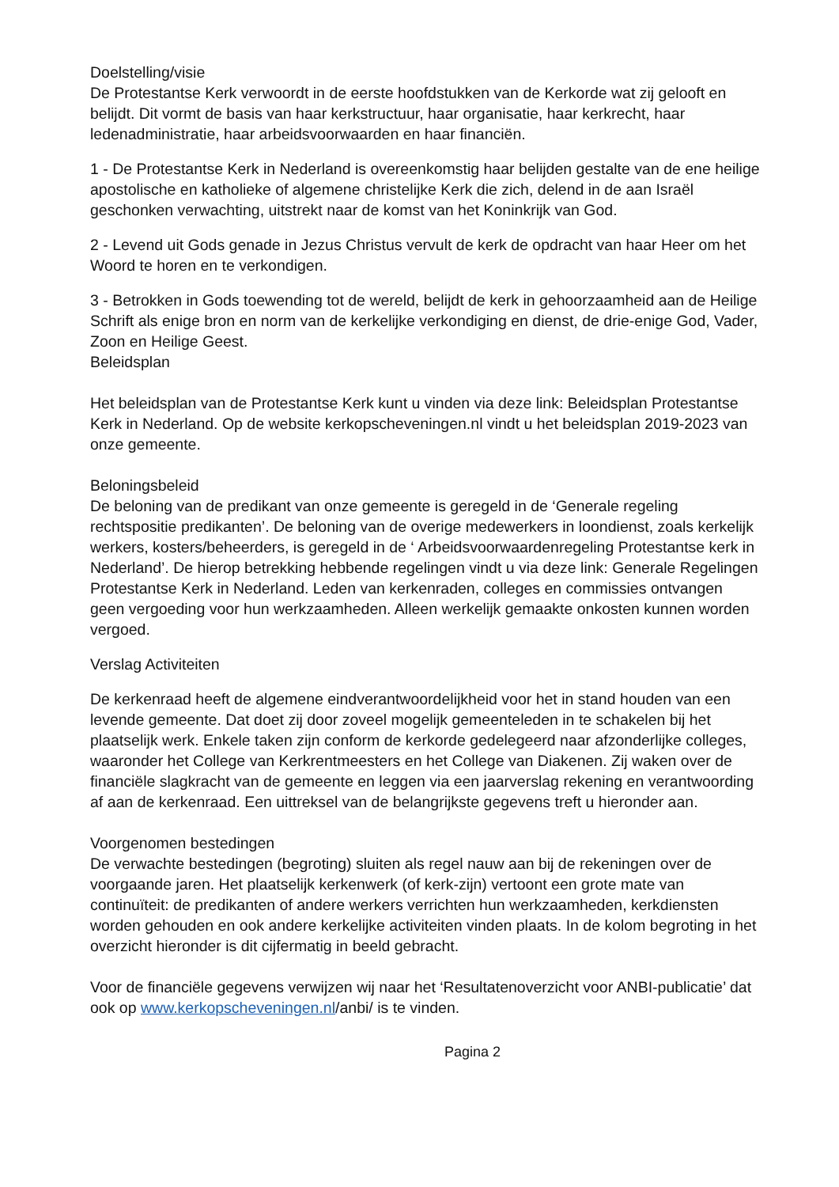Doelstelling/visie
De Protestantse Kerk verwoordt in de eerste hoofdstukken van de Kerkorde wat zij gelooft en belijdt. Dit vormt de basis van haar kerkstructuur, haar organisatie, haar kerkrecht, haar ledenadministratie, haar arbeidsvoorwaarden en haar financiën.
1 - De Protestantse Kerk in Nederland is overeenkomstig haar belijden gestalte van de ene heilige apostolische en katholieke of algemene christelijke Kerk die zich, delend in de aan Israël geschonken verwachting, uitstrekt naar de komst van het Koninkrijk van God.
2 - Levend uit Gods genade in Jezus Christus vervult de kerk de opdracht van haar Heer om het Woord te horen en te verkondigen.
3 - Betrokken in Gods toewending tot de wereld, belijdt de kerk in gehoorzaamheid aan de Heilige Schrift als enige bron en norm van de kerkelijke verkondiging en dienst, de drie-enige God, Vader, Zoon en Heilige Geest.
Beleidsplan
Het beleidsplan van de Protestantse Kerk kunt u vinden via deze link: Beleidsplan Protestantse Kerk in Nederland. Op de website kerkopscheveningen.nl vindt u het beleidsplan 2019-2023 van onze gemeente.
Beloningsbeleid
De beloning van de predikant van onze gemeente is geregeld in de ‘Generale regeling rechtspositie predikanten’. De beloning van de overige medewerkers in loondienst, zoals kerkelijk werkers, kosters/beheerders, is geregeld in de ‘ Arbeidsvoorwaardenregeling Protestantse kerk in Nederland’. De hierop betrekking hebbende regelingen vindt u via deze link: Generale Regelingen Protestantse Kerk in Nederland. Leden van kerkenraden, colleges en commissies ontvangen geen vergoeding voor hun werkzaamheden. Alleen werkelijk gemaakte onkosten kunnen worden vergoed.
Verslag Activiteiten
De kerkenraad heeft de algemene eindverantwoordelijkheid voor het in stand houden van een levende gemeente. Dat doet zij door zoveel mogelijk gemeenteleden in te schakelen bij het plaatselijk werk. Enkele taken zijn conform de kerkorde gedelegeerd naar afzonderlijke colleges, waaronder het College van Kerkrentmeesters en het College van Diakenen. Zij waken over de financiële slagkracht van de gemeente en leggen via een jaarverslag rekening en verantwoording af aan de kerkenraad. Een uittreksel van de belangrijkste gegevens treft u hieronder aan.
Voorgenomen bestedingen
De verwachte bestedingen (begroting) sluiten als regel nauw aan bij de rekeningen over de voorgaande jaren. Het plaatselijk kerkenwerk (of kerk-zijn) vertoont een grote mate van continuïteit: de predikanten of andere werkers verrichten hun werkzaamheden, kerkdiensten worden gehouden en ook andere kerkelijke activiteiten vinden plaats. In de kolom begroting in het overzicht hieronder is dit cijfermatig in beeld gebracht.
Voor de financiële gegevens verwijzen wij naar het ‘Resultatenoverzicht voor ANBI-publicatie’ dat ook op www.kerkopscheveningen.nl/anbi/ is te vinden.
Pagina 2